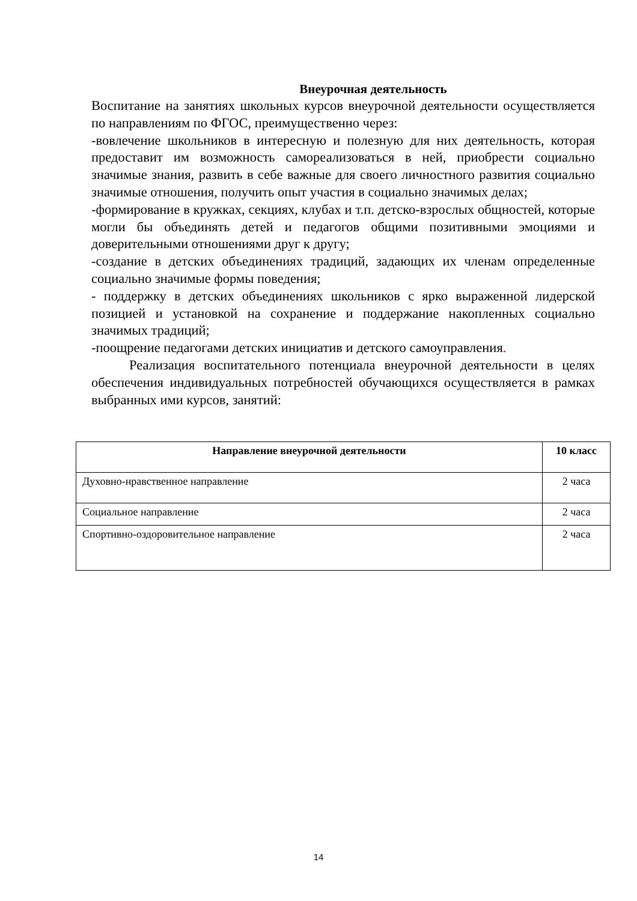Внеурочная деятельность
Воспитание на занятиях школьных курсов внеурочной деятельности осуществляется по направлениям по ФГОС, преимущественно через:
-вовлечение школьников в интересную и полезную для них деятельность, которая предоставит им возможность самореализоваться в ней, приобрести социально значимые знания, развить в себе важные для своего личностного развития социально значимые отношения, получить опыт участия в социально значимых делах;
-формирование в кружках, секциях, клубах и т.п. детско-взрослых общностей, которые могли бы объединять детей и педагогов общими позитивными эмоциями и доверительными отношениями друг к другу;
-создание в детских объединениях традиций, задающих их членам определенные социально значимые формы поведения;
- поддержку в детских объединениях школьников с ярко выраженной лидерской позицией и установкой на сохранение и поддержание накопленных социально значимых традиций;
-поощрение педагогами детских инициатив и детского самоуправления.
Реализация воспитательного потенциала внеурочной деятельности в целях обеспечения индивидуальных потребностей обучающихся осуществляется в рамках выбранных ими курсов, занятий:
| Направление внеурочной деятельности | 10 класс |
| --- | --- |
| Духовно-нравственное направление | 2 часа |
| Социальное направление | 2 часа |
| Спортивно-оздоровительное направление | 2 часа |
14